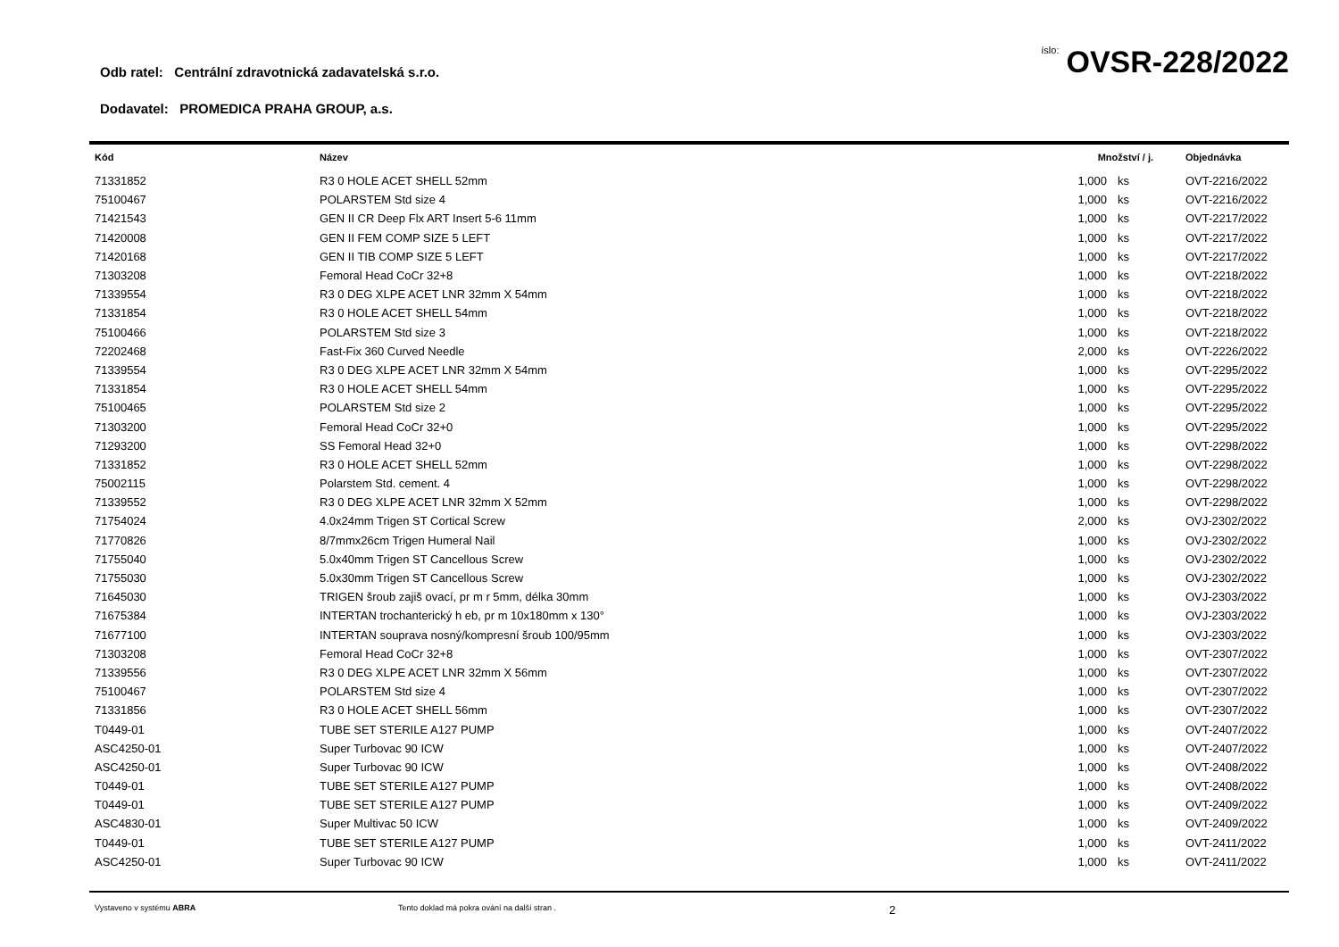Odb ratel: Centrální zdravotnická zadavatelská s.r.o.
íslo: OVSR-228/2022
Dodavatel: PROMEDICA PRAHA GROUP, a.s.
| Kód | Název | Množství / j. | | Objednávka |
| --- | --- | --- | --- | --- |
| 71331852 | R3 0 HOLE ACET SHELL 52mm | 1,000 | ks | OVT-2216/2022 |
| 75100467 | POLARSTEM Std size 4 | 1,000 | ks | OVT-2216/2022 |
| 71421543 | GEN II CR Deep Flx ART Insert 5-6 11mm | 1,000 | ks | OVT-2217/2022 |
| 71420008 | GEN II FEM COMP SIZE 5 LEFT | 1,000 | ks | OVT-2217/2022 |
| 71420168 | GEN II TIB COMP SIZE 5 LEFT | 1,000 | ks | OVT-2217/2022 |
| 71303208 | Femoral Head CoCr 32+8 | 1,000 | ks | OVT-2218/2022 |
| 71339554 | R3 0 DEG XLPE ACET LNR 32mm X 54mm | 1,000 | ks | OVT-2218/2022 |
| 71331854 | R3 0 HOLE ACET SHELL 54mm | 1,000 | ks | OVT-2218/2022 |
| 75100466 | POLARSTEM Std size 3 | 1,000 | ks | OVT-2218/2022 |
| 72202468 | Fast-Fix 360 Curved Needle | 2,000 | ks | OVT-2226/2022 |
| 71339554 | R3 0 DEG XLPE ACET LNR 32mm X 54mm | 1,000 | ks | OVT-2295/2022 |
| 71331854 | R3 0 HOLE ACET SHELL 54mm | 1,000 | ks | OVT-2295/2022 |
| 75100465 | POLARSTEM Std size 2 | 1,000 | ks | OVT-2295/2022 |
| 71303200 | Femoral Head CoCr 32+0 | 1,000 | ks | OVT-2295/2022 |
| 71293200 | SS Femoral Head 32+0 | 1,000 | ks | OVT-2298/2022 |
| 71331852 | R3 0 HOLE ACET SHELL 52mm | 1,000 | ks | OVT-2298/2022 |
| 75002115 | Polarstem Std. cement. 4 | 1,000 | ks | OVT-2298/2022 |
| 71339552 | R3 0 DEG XLPE ACET LNR 32mm X 52mm | 1,000 | ks | OVT-2298/2022 |
| 71754024 | 4.0x24mm Trigen ST Cortical Screw | 2,000 | ks | OVJ-2302/2022 |
| 71770826 | 8/7mmx26cm Trigen Humeral Nail | 1,000 | ks | OVJ-2302/2022 |
| 71755040 | 5.0x40mm Trigen ST Cancellous Screw | 1,000 | ks | OVJ-2302/2022 |
| 71755030 | 5.0x30mm Trigen ST Cancellous Screw | 1,000 | ks | OVJ-2302/2022 |
| 71645030 | TRIGEN šroub zajiš ovací, pr m r 5mm, délka 30mm | 1,000 | ks | OVJ-2303/2022 |
| 71675384 | INTERTAN trochanterický h eb, pr m 10x180mm x 130° | 1,000 | ks | OVJ-2303/2022 |
| 71677100 | INTERTAN souprava nosný/kompresní šroub 100/95mm | 1,000 | ks | OVJ-2303/2022 |
| 71303208 | Femoral Head CoCr 32+8 | 1,000 | ks | OVT-2307/2022 |
| 71339556 | R3 0 DEG XLPE ACET LNR 32mm X 56mm | 1,000 | ks | OVT-2307/2022 |
| 75100467 | POLARSTEM Std size 4 | 1,000 | ks | OVT-2307/2022 |
| 71331856 | R3 0 HOLE ACET SHELL 56mm | 1,000 | ks | OVT-2307/2022 |
| T0449-01 | TUBE SET STERILE A127 PUMP | 1,000 | ks | OVT-2407/2022 |
| ASC4250-01 | Super Turbovac 90 ICW | 1,000 | ks | OVT-2407/2022 |
| ASC4250-01 | Super Turbovac 90 ICW | 1,000 | ks | OVT-2408/2022 |
| T0449-01 | TUBE SET STERILE A127 PUMP | 1,000 | ks | OVT-2408/2022 |
| T0449-01 | TUBE SET STERILE A127 PUMP | 1,000 | ks | OVT-2409/2022 |
| ASC4830-01 | Super Multivac 50 ICW | 1,000 | ks | OVT-2409/2022 |
| T0449-01 | TUBE SET STERILE A127 PUMP | 1,000 | ks | OVT-2411/2022 |
| ASC4250-01 | Super Turbovac 90 ICW | 1,000 | ks | OVT-2411/2022 |
Vystaveno v systému ABRA Tento doklad má pokra ování na další stran .
2